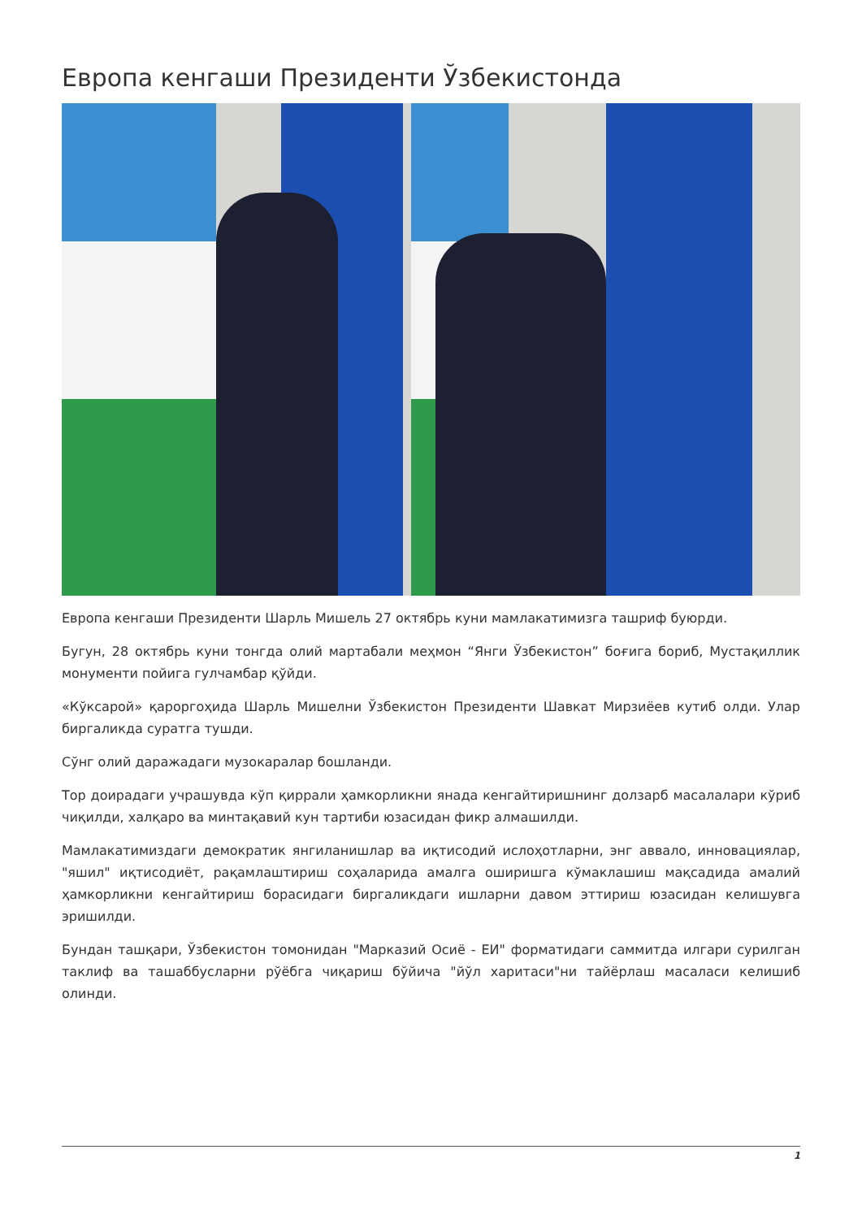Европа кенгаши Президенти Ўзбекистонда
Европа кенгаши Президенти Шарль Мишель 27 октябрь куни мамлакатимизга ташриф буюрди.
Бугун, 28 октябрь куни тонгда олий мартабали меҳмон “Янги Ўзбекистон” боғига бориб, Мустақиллик монументи пойига гулчамбар қўйди.
«Кўксарой» қароргоҳида Шарль Мишелни Ўзбекистон Президенти Шавкат Мирзиёев кутиб олди. Улар биргаликда суратга тушди.
Сўнг олий даражадаги музокаралар бошланди.
Тор доирадаги учрашувда кўп қиррали ҳамкорликни янада кенгайтиришнинг долзарб масалалари кўриб чиқилди, халқаро ва минтақавий кун тартиби юзасидан фикр алмашилди.
Мамлакатимиздаги демократик янгиланишлар ва иқтисодий ислоҳотларни, энг аввало, инновациялар, "яшил" иқтисодиёт, рақамлаштириш соҳаларида амалга оширишга кўмаклашиш мақсадида амалий ҳамкорликни кенгайтириш борасидаги биргаликдаги ишларни давом эттириш юзасидан келишувга эришилди.
Бундан ташқари, Ўзбекистон томонидан "Марказий Осиё - ЕИ" форматидаги саммитда илгари сурилган таклиф ва ташаббусларни рўёбга чиқариш бўйича "йўл харитаси"ни тайёрлаш масаласи келишиб олинди.
1